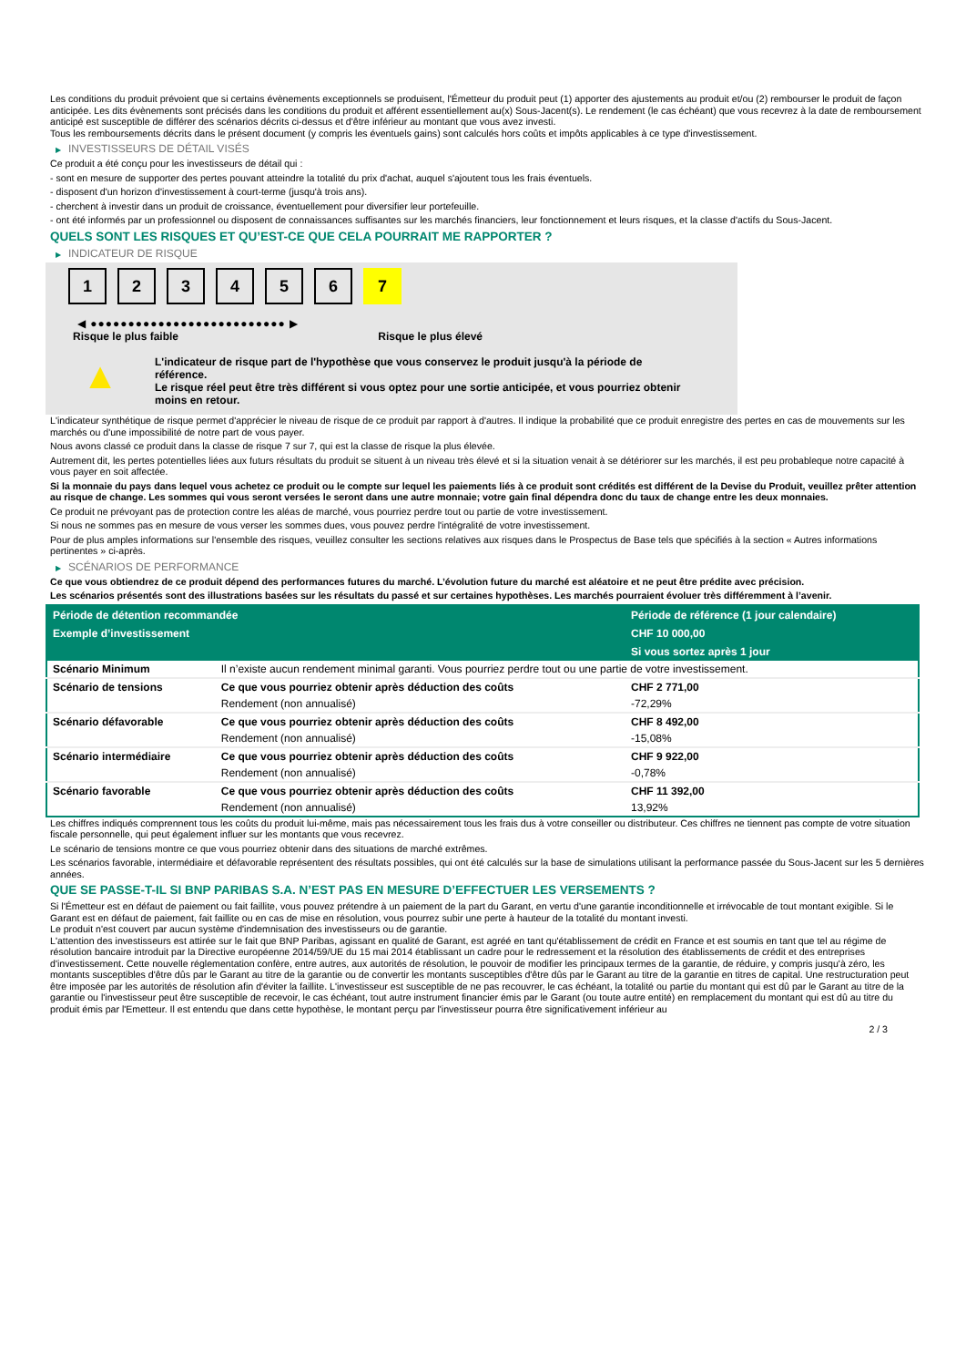Les conditions du produit prévoient que si certains évènements exceptionnels se produisent, l'Émetteur du produit peut (1) apporter des ajustements au produit et/ou (2) rembourser le produit de façon anticipée. Les dits évènements sont précisés dans les conditions du produit et afférent essentiellement au(x) Sous-Jacent(s). Le rendement (le cas échéant) que vous recevrez à la date de remboursement anticipé est susceptible de différer des scénarios décrits ci-dessus et d'être inférieur au montant que vous avez investi.
Tous les remboursements décrits dans le présent document (y compris les éventuels gains) sont calculés hors coûts et impôts applicables à ce type d'investissement.
▶ INVESTISSEURS DE DÉTAIL VISÉS
Ce produit a été conçu pour les investisseurs de détail qui :
- sont en mesure de supporter des pertes pouvant atteindre la totalité du prix d'achat, auquel s'ajoutent tous les frais éventuels.
- disposent d'un horizon d'investissement à court-terme (jusqu'à trois ans).
- cherchent à investir dans un produit de croissance, éventuellement pour diversifier leur portefeuille.
- ont été informés par un professionnel ou disposent de connaissances suffisantes sur les marchés financiers, leur fonctionnement et leurs risques, et la classe d'actifs du Sous-Jacent.
QUELS SONT LES RISQUES ET QU’EST-CE QUE CELA POURRAIT ME RAPPORTER ?
▶ INDICATEUR DE RISQUE
1 2 3 4 5 6 7
◀ ●●●●●●●●●●●●●●●●●●●●●●●●●● ▶
Risque le plus faible Risque le plus élevé
▲
L'indicateur de risque part de l'hypothèse que vous conservez le produit jusqu'à la période de référence.
Le risque réel peut être très différent si vous optez pour une sortie anticipée, et vous pourriez obtenir moins en retour.
L'indicateur synthétique de risque permet d'apprécier le niveau de risque de ce produit par rapport à d'autres. Il indique la probabilité que ce produit enregistre des pertes en cas de mouvements sur les marchés ou d'une impossibilité de notre part de vous payer.
Nous avons classé ce produit dans la classe de risque 7 sur 7, qui est la classe de risque la plus élevée.
Autrement dit, les pertes potentielles liées aux futurs résultats du produit se situent à un niveau très élevé et si la situation venait à se détériorer sur les marchés, il est peu probableque notre capacité à vous payer en soit affectée.
Si la monnaie du pays dans lequel vous achetez ce produit ou le compte sur lequel les paiements liés à ce produit sont crédités est différent de la Devise du Produit, veuillez prêter attention au risque de change. Les sommes qui vous seront versées le seront dans une autre monnaie; votre gain final dépendra donc du taux de change entre les deux monnaies.
Ce produit ne prévoyant pas de protection contre les aléas de marché, vous pourriez perdre tout ou partie de votre investissement.
Si nous ne sommes pas en mesure de vous verser les sommes dues, vous pouvez perdre l'intégralité de votre investissement.
Pour de plus amples informations sur l'ensemble des risques, veuillez consulter les sections relatives aux risques dans le Prospectus de Base tels que spécifiés à la section « Autres informations pertinentes » ci-après.
▶ SCÉNARIOS DE PERFORMANCE
Ce que vous obtiendrez de ce produit dépend des performances futures du marché. L’évolution future du marché est aléatoire et ne peut être prédite avec précision.
Les scénarios présentés sont des illustrations basées sur les résultats du passé et sur certaines hypothèses. Les marchés pourraient évoluer très différemment à l’avenir.
| Période de détention recommandée | | Période de référence (1 jour calendaire) |
| --- | --- | --- |
| Exemple d’investissement | | CHF 10 000,00 |
| | | Si vous sortez après 1 jour |
| Scénario Minimum | Il n’existe aucun rendement minimal garanti. Vous pourriez perdre tout ou une partie de votre investissement. | |
| Scénario de tensions | Ce que vous pourriez obtenir après déduction des coûts | CHF 2 771,00 |
| | Rendement (non annualisé) | -72,29% |
| Scénario défavorable | Ce que vous pourriez obtenir après déduction des coûts | CHF 8 492,00 |
| | Rendement (non annualisé) | -15,08% |
| Scénario intermédiaire | Ce que vous pourriez obtenir après déduction des coûts | CHF 9 922,00 |
| | Rendement (non annualisé) | -0,78% |
| Scénario favorable | Ce que vous pourriez obtenir après déduction des coûts | CHF 11 392,00 |
| | Rendement (non annualisé) | 13,92% |
Les chiffres indiqués comprennent tous les coûts du produit lui-même, mais pas nécessairement tous les frais dus à votre conseiller ou distributeur. Ces chiffres ne tiennent pas compte de votre situation fiscale personnelle, qui peut également influer sur les montants que vous recevrez.
Le scénario de tensions montre ce que vous pourriez obtenir dans des situations de marché extrêmes.
Les scénarios favorable, intermédiaire et défavorable représentent des résultats possibles, qui ont été calculés sur la base de simulations utilisant la performance passée du Sous-Jacent sur les 5 dernières années.
QUE SE PASSE-T-IL SI BNP PARIBAS S.A. N’EST PAS EN MESURE D’EFFECTUER LES VERSEMENTS ?
Si l'Émetteur est en défaut de paiement ou fait faillite, vous pouvez prétendre à un paiement de la part du Garant, en vertu d'une garantie inconditionnelle et irrévocable de tout montant exigible. Si le Garant est en défaut de paiement, fait faillite ou en cas de mise en résolution, vous pourrez subir une perte à hauteur de la totalité du montant investi.
Le produit n'est couvert par aucun système d'indemnisation des investisseurs ou de garantie.
L'attention des investisseurs est attirée sur le fait que BNP Paribas, agissant en qualité de Garant, est agréé en tant qu'établissement de crédit en France et est soumis en tant que tel au régime de résolution bancaire introduit par la Directive européenne 2014/59/UE du 15 mai 2014 établissant un cadre pour le redressement et la résolution des établissements de crédit et des entreprises d'investissement. Cette nouvelle réglementation confère, entre autres, aux autorités de résolution, le pouvoir de modifier les principaux termes de la garantie, de réduire, y compris jusqu'à zéro, les montants susceptibles d'être dûs par le Garant au titre de la garantie ou de convertir les montants susceptibles d'être dûs par le Garant au titre de la garantie en titres de capital. Une restructuration peut être imposée par les autorités de résolution afin d'éviter la faillite. L'investisseur est susceptible de ne pas recouvrer, le cas échéant, la totalité ou partie du montant qui est dû par le Garant au titre de la garantie ou l'investisseur peut être susceptible de recevoir, le cas échéant, tout autre instrument financier émis par le Garant (ou toute autre entité) en remplacement du montant qui est dû au titre du produit émis par l'Emetteur. Il est entendu que dans cette hypothèse, le montant perçu par l'investisseur pourra être significativement inférieur au
2 / 3